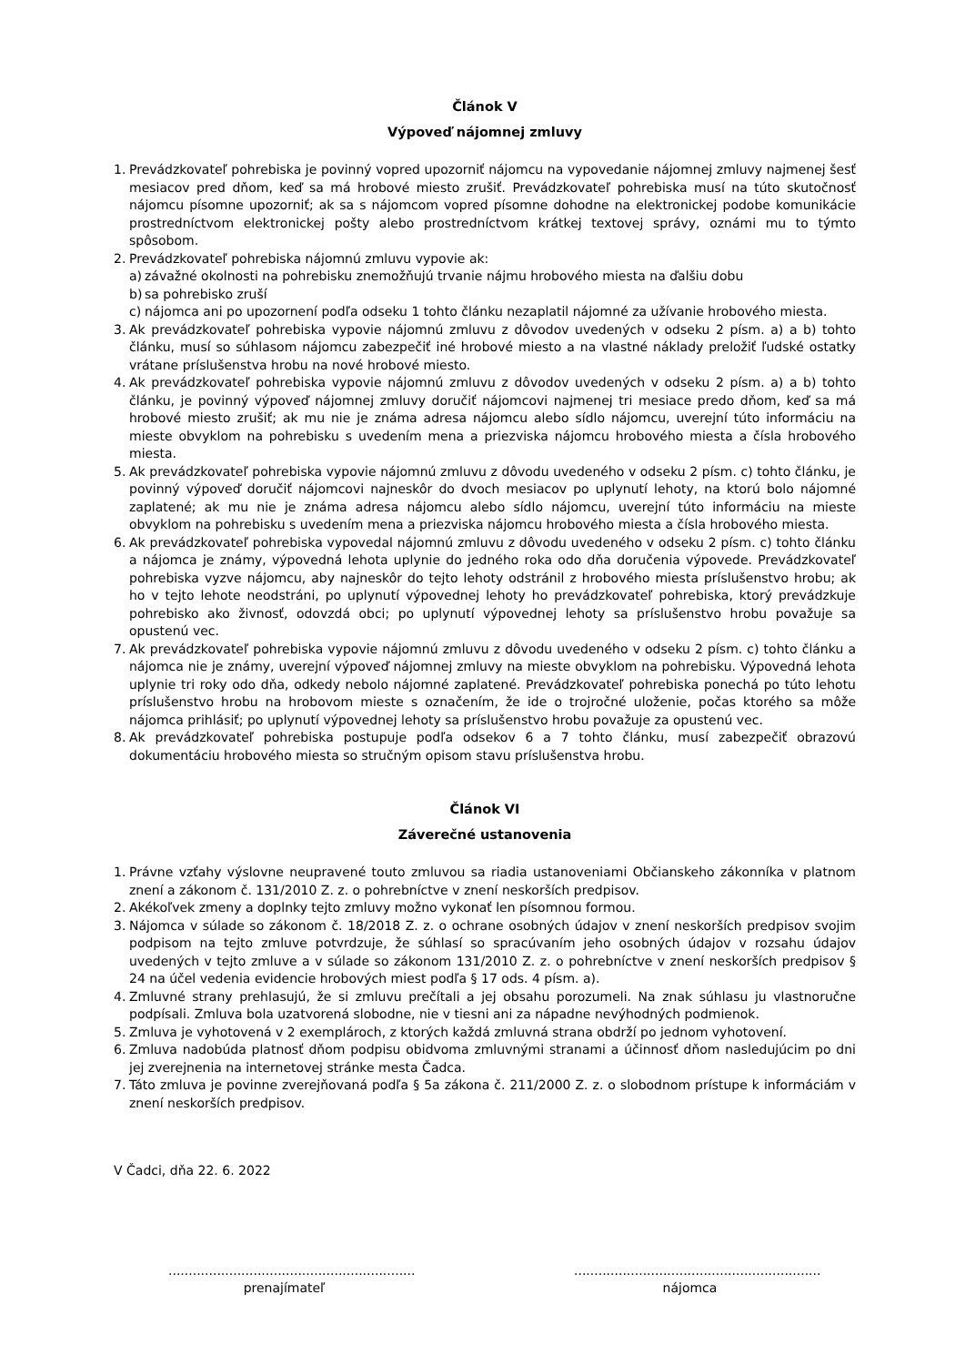Článok V
Výpoveď nájomnej zmluvy
1. Prevádzkovateľ pohrebiska je povinný vopred upozorniť nájomcu na vypovedanie nájomnej zmluvy najmenej šesť mesiacov pred dňom, keď sa má hrobové miesto zrušiť. Prevádzkovateľ pohrebiska musí na túto skutočnosť nájomcu písomne upozorniť; ak sa s nájomcom vopred písomne dohodne na elektronickej podobe komunikácie prostredníctvom elektronickej pošty alebo prostredníctvom krátkej textovej správy, oznámi mu to týmto spôsobom.
2. Prevádzkovateľ pohrebiska nájomnú zmluvu vypovie ak:
a) závažné okolnosti na pohrebisku znemožňujú trvanie nájmu hrobového miesta na ďalšiu dobu
b) sa pohrebisko zruší
c) nájomca ani po upozornení podľa odseku 1 tohto článku nezaplatil nájomné za užívanie hrobového miesta.
3. Ak prevádzkovateľ pohrebiska vypovie nájomnú zmluvu z dôvodov uvedených v odseku 2 písm. a) a b) tohto článku, musí so súhlasom nájomcu zabezpečiť iné hrobové miesto a na vlastné náklady preložiť ľudské ostatky vrátane príslušenstva hrobu na nové hrobové miesto.
4. Ak prevádzkovateľ pohrebiska vypovie nájomnú zmluvu z dôvodov uvedených v odseku 2 písm. a) a b) tohto článku, je povinný výpoveď nájomnej zmluvy doručiť nájomcovi najmenej tri mesiace predo dňom, keď sa má hrobové miesto zrušiť; ak mu nie je známa adresa nájomcu alebo sídlo nájomcu, uverejní túto informáciu na mieste obvyklom na pohrebisku s uvedením mena a priezviska nájomcu hrobového miesta a čísla hrobového miesta.
5. Ak prevádzkovateľ pohrebiska vypovie nájomnú zmluvu z dôvodu uvedeného v odseku 2 písm. c) tohto článku, je povinný výpoveď doručiť nájomcovi najneskôr do dvoch mesiacov po uplynutí lehoty, na ktorú bolo nájomné zaplatené; ak mu nie je známa adresa nájomcu alebo sídlo nájomcu, uverejní túto informáciu na mieste obvyklom na pohrebisku s uvedením mena a priezviska nájomcu hrobového miesta a čísla hrobového miesta.
6. Ak prevádzkovateľ pohrebiska vypovedal nájomnú zmluvu z dôvodu uvedeného v odseku 2 písm. c) tohto článku a nájomca je známy, výpovedná lehota uplynie do jedného roka odo dňa doručenia výpovede. Prevádzkovateľ pohrebiska vyzve nájomcu, aby najneskôr do tejto lehoty odstránil z hrobového miesta príslušenstvo hrobu; ak ho v tejto lehote neodstráni, po uplynutí výpovednej lehoty ho prevádzkovateľ pohrebiska, ktorý prevádzkuje pohrebisko ako živnosť, odovzdá obci; po uplynutí výpovednej lehoty sa príslušenstvo hrobu považuje sa opustenú vec.
7. Ak prevádzkovateľ pohrebiska vypovie nájomnú zmluvu z dôvodu uvedeného v odseku 2 písm. c) tohto článku a nájomca nie je známy, uverejní výpoveď nájomnej zmluvy na mieste obvyklom na pohrebisku. Výpovedná lehota uplynie tri roky odo dňa, odkedy nebolo nájomné zaplatené. Prevádzkovateľ pohrebiska ponechá po túto lehotu príslušenstvo hrobu na hrobovom mieste s označením, že ide o trojročné uloženie, počas ktorého sa môže nájomca prihlásiť; po uplynutí výpovednej lehoty sa príslušenstvo hrobu považuje za opustenú vec.
8. Ak prevádzkovateľ pohrebiska postupuje podľa odsekov 6 a 7 tohto článku, musí zabezpečiť obrazovú dokumentáciu hrobového miesta so stručným opisom stavu príslušenstva hrobu.
Článok VI
Záverečné ustanovenia
1. Právne vzťahy výslovne neupravené touto zmluvou sa riadia ustanoveniami Občianskeho zákonníka v platnom znení a zákonom č. 131/2010 Z. z. o pohrebníctve v znení neskorších predpisov.
2. Akékoľvek zmeny a doplnky tejto zmluvy možno vykonať len písomnou formou.
3. Nájomca v súlade so zákonom č. 18/2018 Z. z. o ochrane osobných údajov v znení neskorších predpisov svojim podpisom na tejto zmluve potvrdzuje, že súhlasí so spracúvaním jeho osobných údajov v rozsahu údajov uvedených v tejto zmluve a v súlade so zákonom 131/2010 Z. z. o pohrebníctve v znení neskorších predpisov § 24 na účel vedenia evidencie hrobových miest podľa § 17 ods. 4 písm. a).
4. Zmluvné strany prehlasujú, že si zmluvu prečítali a jej obsahu porozumeli. Na znak súhlasu ju vlastnoručne podpísali. Zmluva bola uzatvorená slobodne, nie v tiesni ani za nápadne nevýhodných podmienok.
5. Zmluva je vyhotovená v 2 exemplároch, z ktorých každá zmluvná strana obdrží po jednom vyhotovení.
6. Zmluva nadobúda platnosť dňom podpisu obidvoma zmluvnými stranami a účinnosť dňom nasledujúcim po dni jej zverejnenia na internetovej stránke mesta Čadca.
7. Táto zmluva je povinne zverejňovaná podľa § 5a zákona č. 211/2000 Z. z. o slobodnom prístupe k informáciám v znení neskorších predpisov.
V Čadci, dňa 22. 6. 2022
.............................................................
prenajímateľ
.............................................................
nájomca